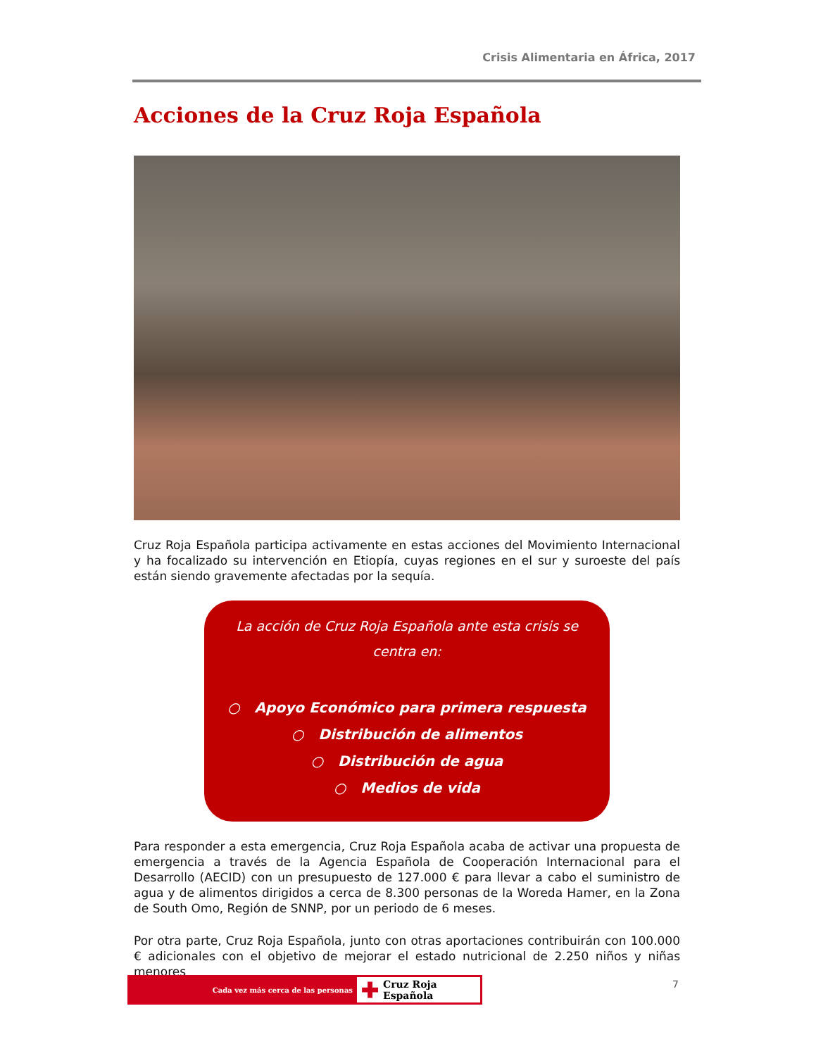Crisis Alimentaria en África, 2017
Acciones de la Cruz Roja Española
Cruz Roja Española participa activamente en estas acciones del Movimiento Internacional y ha focalizado su intervención en Etiopía, cuyas regiones en el sur y suroeste del país están siendo gravemente afectadas por la sequía.
La acción de Cruz Roja Española ante esta crisis se
centra en:
○ Apoyo Económico para primera respuesta
○ Distribución de alimentos
○ Distribución de agua
○ Medios de vida
Para responder a esta emergencia, Cruz Roja Española acaba de activar una propuesta de emergencia a través de la Agencia Española de Cooperación Internacional para el Desarrollo (AECID) con un presupuesto de 127.000 € para llevar a cabo el suministro de agua y de alimentos dirigidos a cerca de 8.300 personas de la Woreda Hamer, en la Zona de South Omo, Región de SNNP, por un periodo de 6 meses.
Por otra parte, Cruz Roja Española, junto con otras aportaciones contribuirán con 100.000 € adicionales con el objetivo de mejorar el estado nutricional de 2.250 niños y niñas menores
Cada vez más cerca de las personas
✚ Cruz Roja Española
7